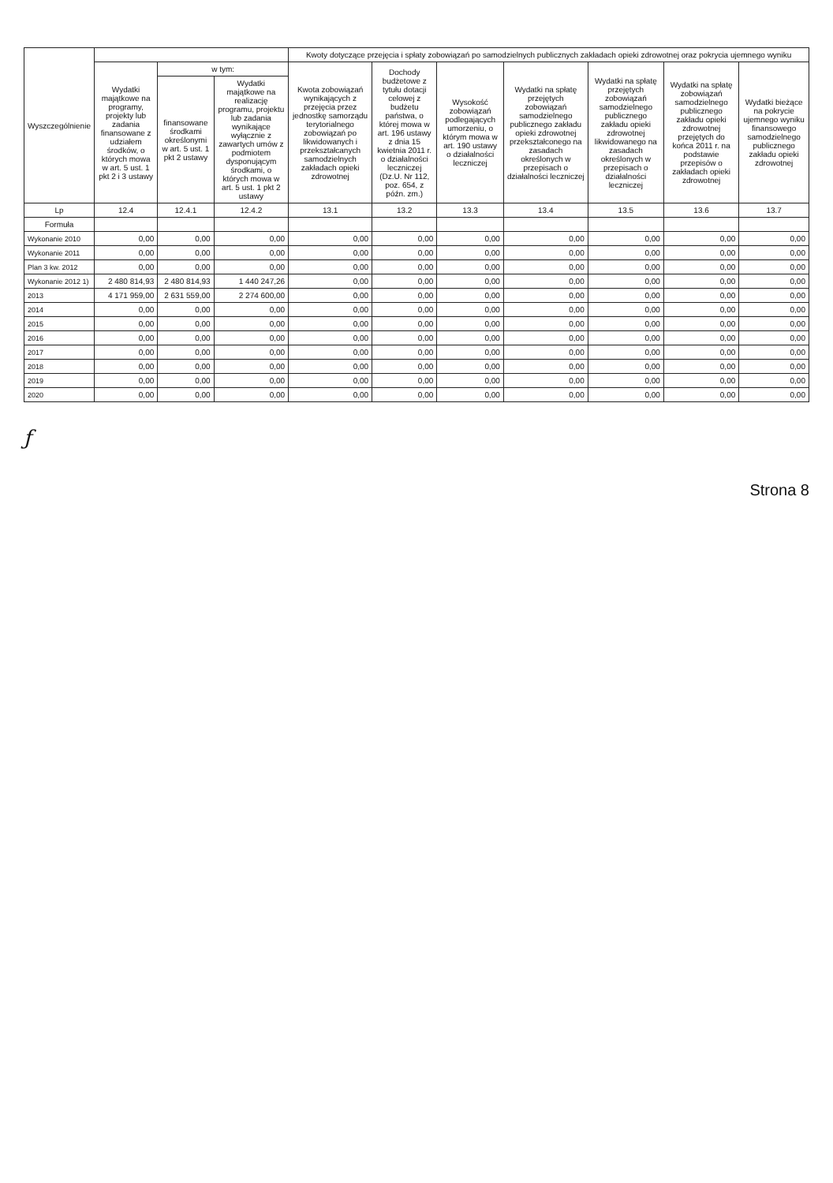| Wyszczególnienie | | | | Kwoty dotyczące przejęcia i spłaty zobowiązań po samodzielnych publicznych zakładach opieki zdrowotnej oraz pokrycia ujemnego wyniku | | | | | | |
| --- | --- | --- | --- | --- | --- | --- | --- | --- | --- | --- |
| | Wydatki majątkowe na programy, projekty lub zadania finansowane z udziałem środków, o których mowa w art. 5 ust. 1 pkt 2 i 3 ustawy | w tym: | | Kwota zobowiązań wynikających z przejęcia przez jednostkę samorządu terytorialnego zobowiązań po likwidowanych i przekształcanych samodzielnych zakładach opieki zdrowotnej | Dochody budżetowe z tytułu dotacji celowej z budżetu państwa, o której mowa w art. 196 ustawy z dnia 15 kwietnia 2011 r. o działalności leczniczej (Dz.U. Nr 112, poz. 654, z późn. zm.) | Wysokość zobowiązań podlegających umorzeniu, o którym mowa w art. 190 ustawy o działalności leczniczej | Wydatki na spłatę przejętych zobowiązań samodzielnego publicznego zakładu opieki zdrowotnej przekształconego na zasadach określonych w przepisach o działalności leczniczej | Wydatki na spłatę przejętych zobowiązań samodzielnego publicznego zakładu opieki zdrowotnej likwidowanego na zasadach określonych w przepisach o działalności leczniczej | Wydatki na spłatę zobowiązań samodzielnego publicznego zakładu opieki zdrowotnej przejętych do końca 2011 r. na podstawie przepisów o zakładach opieki zdrowotnej | Wydatki bieżące na pokrycie ujemnego wyniku finansowego samodzielnego publicznego zakładu opieki zdrowotnej |
| | | finansowane środkami określonymi w art. 5 ust. 1 pkt 2 ustawy | Wydatki majątkowe na realizację programu, projektu lub zadania wynikające wyłącznie z zawartych umów z podmiotem dysponującym środkami, o których mowa w art. 5 ust. 1 pkt 2 ustawy | | | | | | | |
| Lp | 12.4 | 12.4.1 | 12.4.2 | 13.1 | 13.2 | 13.3 | 13.4 | 13.5 | 13.6 | 13.7 |
| Formuła | | | | | | | | | | |
| Wykonanie 2010 | 0,00 | 0,00 | 0,00 | 0,00 | 0,00 | 0,00 | 0,00 | 0,00 | 0,00 | 0,00 |
| Wykonanie 2011 | 0,00 | 0,00 | 0,00 | 0,00 | 0,00 | 0,00 | 0,00 | 0,00 | 0,00 | 0,00 |
| Plan 3 kw. 2012 | 0,00 | 0,00 | 0,00 | 0,00 | 0,00 | 0,00 | 0,00 | 0,00 | 0,00 | 0,00 |
| Wykonanie 2012 1) | 2 480 814,93 | 2 480 814,93 | 1 440 247,26 | 0,00 | 0,00 | 0,00 | 0,00 | 0,00 | 0,00 | 0,00 |
| 2013 | 4 171 959,00 | 2 631 559,00 | 2 274 600,00 | 0,00 | 0,00 | 0,00 | 0,00 | 0,00 | 0,00 | 0,00 |
| 2014 | 0,00 | 0,00 | 0,00 | 0,00 | 0,00 | 0,00 | 0,00 | 0,00 | 0,00 | 0,00 |
| 2015 | 0,00 | 0,00 | 0,00 | 0,00 | 0,00 | 0,00 | 0,00 | 0,00 | 0,00 | 0,00 |
| 2016 | 0,00 | 0,00 | 0,00 | 0,00 | 0,00 | 0,00 | 0,00 | 0,00 | 0,00 | 0,00 |
| 2017 | 0,00 | 0,00 | 0,00 | 0,00 | 0,00 | 0,00 | 0,00 | 0,00 | 0,00 | 0,00 |
| 2018 | 0,00 | 0,00 | 0,00 | 0,00 | 0,00 | 0,00 | 0,00 | 0,00 | 0,00 | 0,00 |
| 2019 | 0,00 | 0,00 | 0,00 | 0,00 | 0,00 | 0,00 | 0,00 | 0,00 | 0,00 | 0,00 |
| 2020 | 0,00 | 0,00 | 0,00 | 0,00 | 0,00 | 0,00 | 0,00 | 0,00 | 0,00 | 0,00 |
ƒ
Strona 8